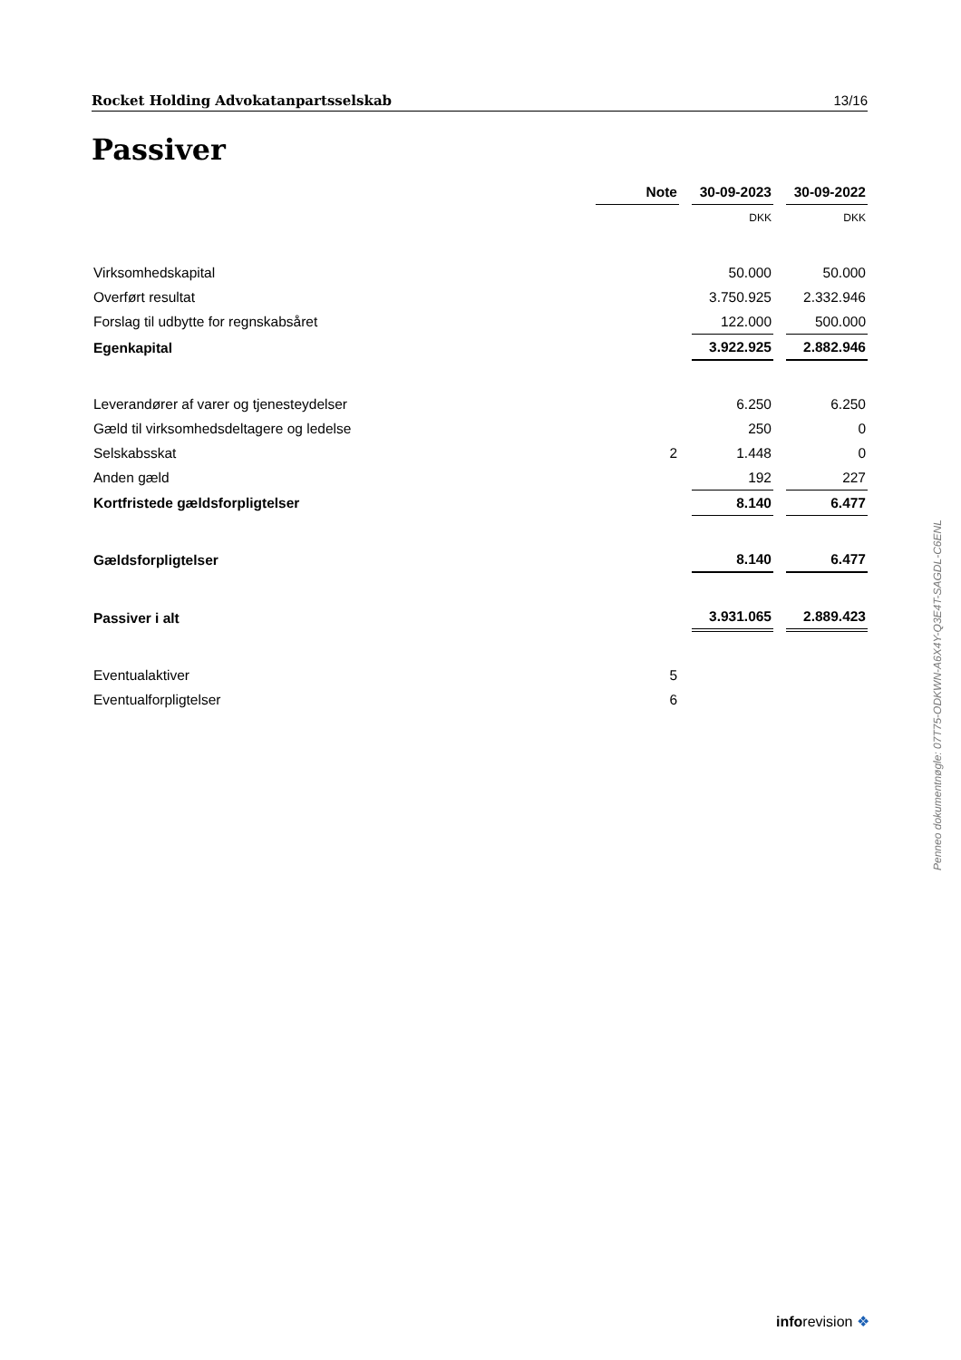Rocket Holding Advokatanpartsselskab 13/16
Passiver
| | Note | | 30-09-2023 | | 30-09-2022 |
| | | | DKK | | DKK |
| Virksomhedskapital | | | 50.000 | | 50.000 |
| Overført resultat | | | 3.750.925 | | 2.332.946 |
| Forslag til udbytte for regnskabsåret | | | 122.000 | | 500.000 |
| Egenkapital | | | 3.922.925 | | 2.882.946 |
| Leverandører af varer og tjenesteydelser | | | 6.250 | | 6.250 |
| Gæld til virksomhedsdeltagere og ledelse | | | 250 | | 0 |
| Selskabsskat | 2 | | 1.448 | | 0 |
| Anden gæld | | | 192 | | 227 |
| Kortfristede gældsforpligtelser | | | 8.140 | | 6.477 |
| Gældsforpligtelser | | | 8.140 | | 6.477 |
| Passiver i alt | | | 3.931.065 | | 2.889.423 |
| Eventualaktiver | 5 | | | | |
| Eventualforpligtelser | 6 | | | | |
Penneo dokumentnøgle: 07T75-ODKWN-A6X4Y-Q3E4T-SAGDL-C6ENL
inforevision ❖